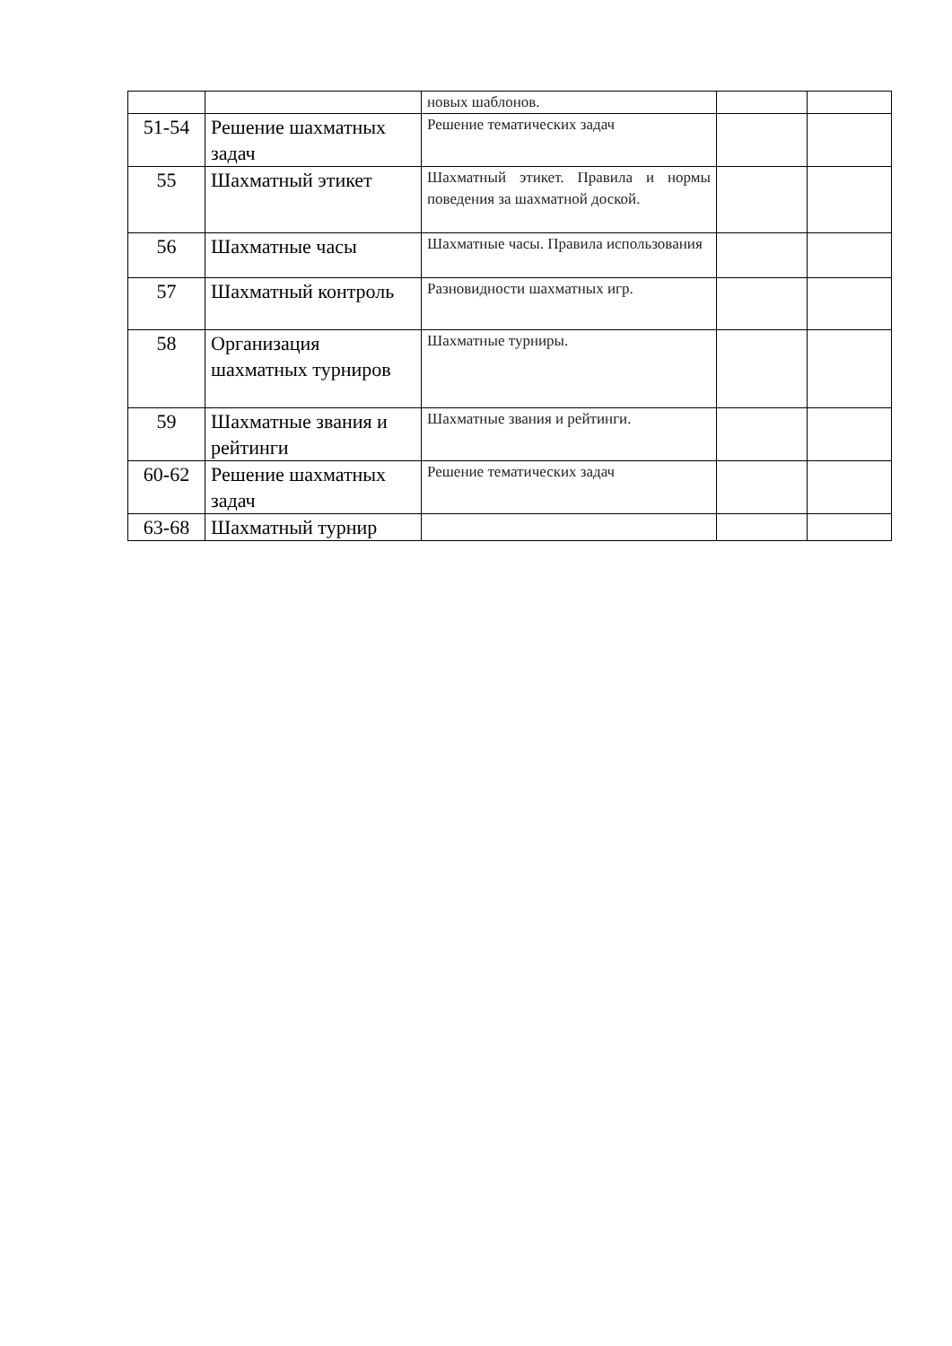| | | новых шаблонов. | | |
| 51-54 | Решение шахматных задач | Решение тематических задач | | |
| 55 | Шахматный этикет | Шахматный этикет. Правила и нормы поведения за шахматной доской. | | |
| 56 | Шахматные часы | Шахматные часы. Правила использования | | |
| 57 | Шахматный контроль | Разновидности шахматных игр. | | |
| 58 | Организация шахматных турниров | Шахматные турниры. | | |
| 59 | Шахматные звания и рейтинги | Шахматные звания и рейтинги. | | |
| 60-62 | Решение шахматных задач | Решение тематических задач | | |
| 63-68 | Шахматный турнир | | | |